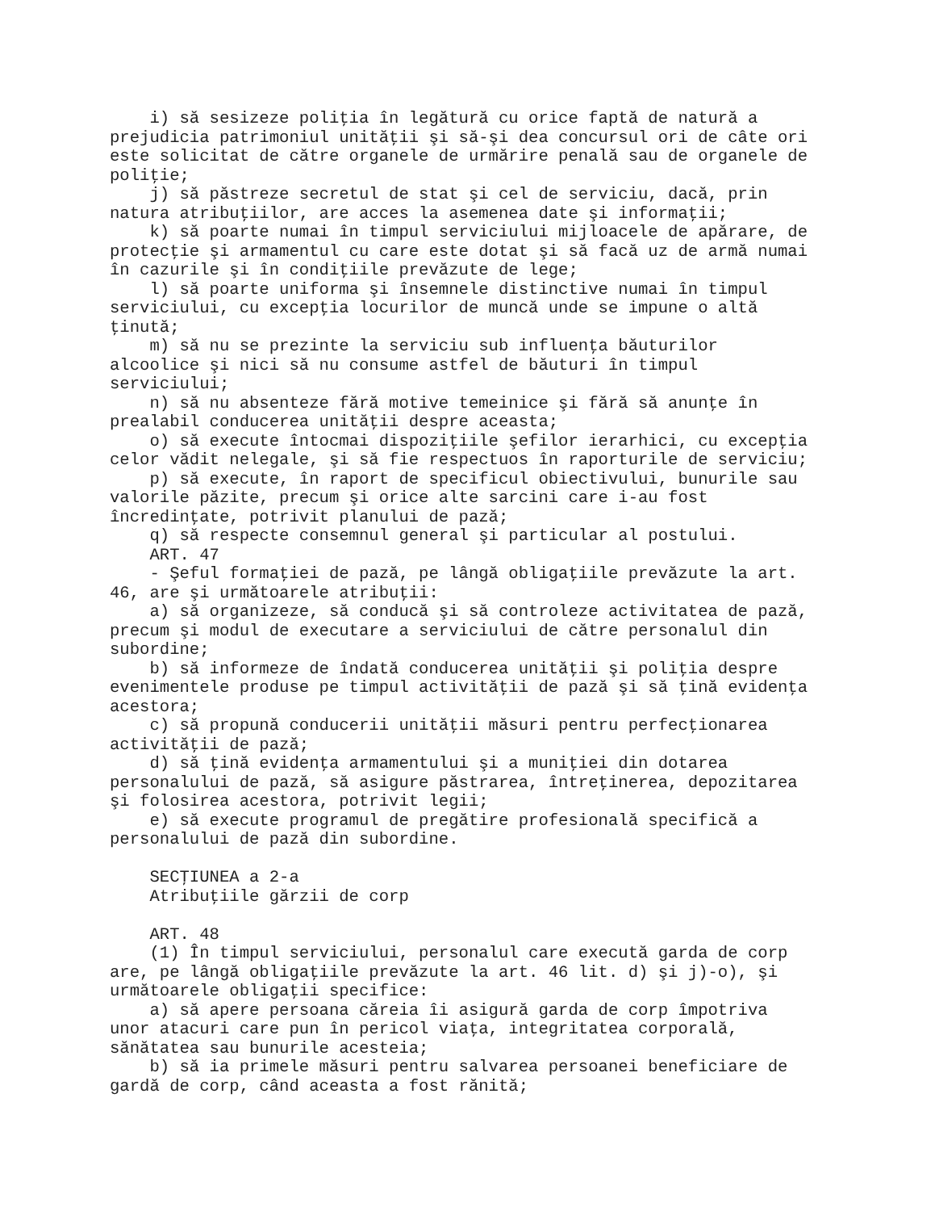i) să sesizeze poliţia în legătură cu orice faptă de natură a
prejudicia patrimoniul unităţii şi să-şi dea concursul ori de câte ori
este solicitat de către organele de urmărire penală sau de organele de
poliţie;
    j) să păstreze secretul de stat şi cel de serviciu, dacă, prin
natura atribuţiilor, are acces la asemenea date şi informaţii;
    k) să poarte numai în timpul serviciului mijloacele de apărare, de
protecţie şi armamentul cu care este dotat şi să facă uz de armă numai
în cazurile şi în condiţiile prevăzute de lege;
    l) să poarte uniforma şi însemnele distinctive numai în timpul
serviciului, cu excepţia locurilor de muncă unde se impune o altă
ţinută;
    m) să nu se prezinte la serviciu sub influenţa băuturilor
alcoolice şi nici să nu consume astfel de băuturi în timpul
serviciului;
    n) să nu absenteze fără motive temeinice şi fără să anunţe în
prealabil conducerea unităţii despre aceasta;
    o) să execute întocmai dispoziţiile şefilor ierarhici, cu excepţia
celor vădit nelegale, şi să fie respectuos în raporturile de serviciu;
    p) să execute, în raport de specificul obiectivului, bunurile sau
valorile păzite, precum şi orice alte sarcini care i-au fost
încredinţate, potrivit planului de pază;
    q) să respecte consemnul general şi particular al postului.
    ART. 47
    - Şeful formaţiei de pază, pe lângă obligaţiile prevăzute la art.
46, are şi următoarele atribuţii:
    a) să organizeze, să conducă şi să controleze activitatea de pază,
precum şi modul de executare a serviciului de către personalul din
subordine;
    b) să informeze de îndată conducerea unităţii şi poliţia despre
evenimentele produse pe timpul activităţii de pază şi să ţină evidenţa
acestora;
    c) să propună conducerii unităţii măsuri pentru perfecţionarea
activităţii de pază;
    d) să ţină evidenţa armamentului şi a muniţiei din dotarea
personalului de pază, să asigure păstrarea, întreţinerea, depozitarea
şi folosirea acestora, potrivit legii;
    e) să execute programul de pregătire profesională specifică a
personalului de pază din subordine.

    SECŢIUNEA a 2-a
    Atribuţiile gărzii de corp

    ART. 48
    (1) În timpul serviciului, personalul care execută garda de corp
are, pe lângă obligaţiile prevăzute la art. 46 lit. d) şi j)-o), şi
următoarele obligaţii specifice:
    a) să apere persoana căreia îi asigură garda de corp împotriva
unor atacuri care pun în pericol viaţa, integritatea corporală,
sănătatea sau bunurile acesteia;
    b) să ia primele măsuri pentru salvarea persoanei beneficiare de
gardă de corp, când aceasta a fost rănită;